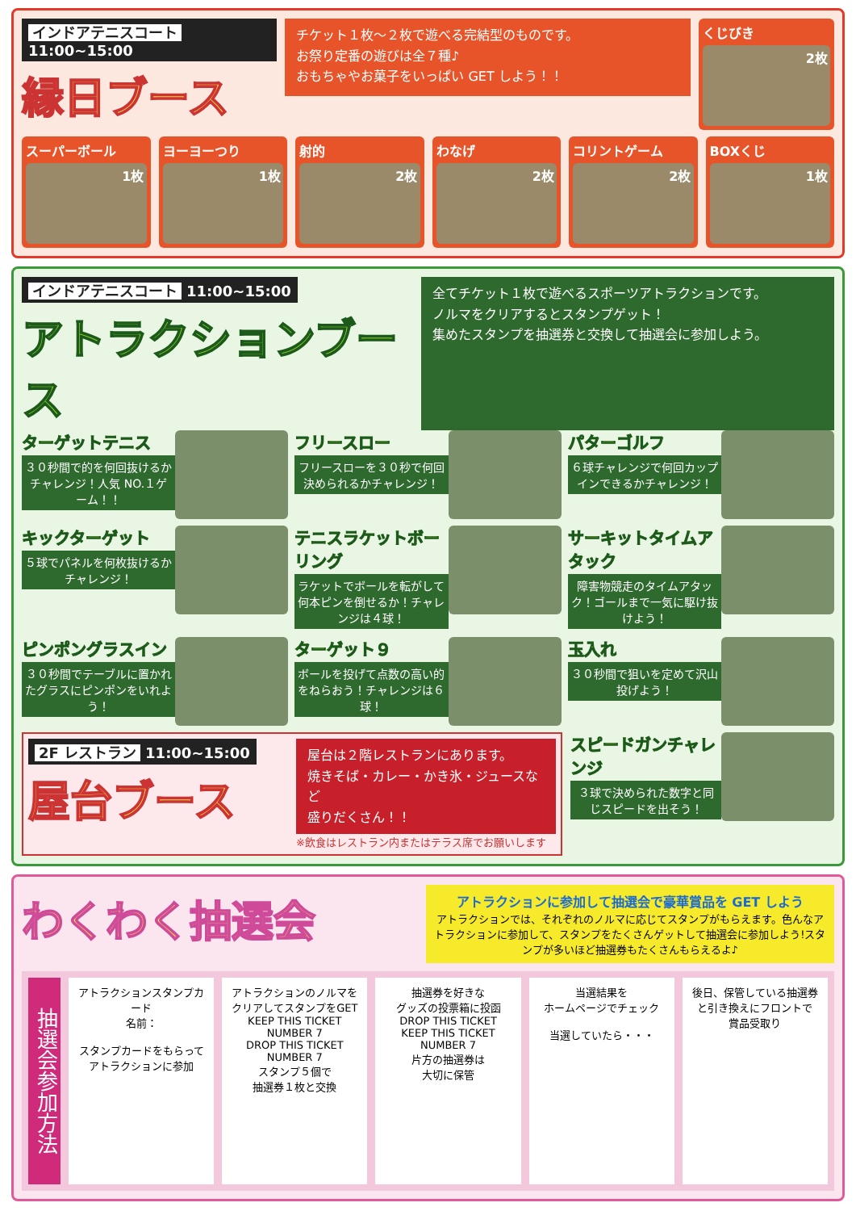インドアテニスコート 11:00~15:00
縁日ブース
チケット１枚～２枚で遊べる完結型のものです。
お祭り定番の遊びは全７種♪
おもちゃやお菓子をいっぱい GET しよう！！
くじびき
2枚
スーパーボール
1枚
ヨーヨーつり
1枚
射的
2枚
わなげ
2枚
コリントゲーム
2枚
BOXくじ
1枚
インドアテニスコート 11:00~15:00
アトラクションブース
全てチケット１枚で遊べるスポーツアトラクションです。
ノルマをクリアするとスタンプゲット！
集めたスタンプを抽選券と交換して抽選会に参加しよう。
ターゲットテニス
３０秒間で的を何回抜けるかチャレンジ！人気 NO.１ゲーム！！
フリースロー
フリースローを３０秒で何回決められるかチャレンジ！
パターゴルフ
６球チャレンジで何回カップインできるかチャレンジ！
キックターゲット
５球でパネルを何枚抜けるかチャレンジ！
テニスラケットボーリング
ラケットでボールを転がして何本ピンを倒せるか！チャレンジは４球！
サーキットタイムアタック
障害物競走のタイムアタック！ゴールまで一気に駆け抜けよう！
ピンポングラスイン
３０秒間でテーブルに置かれたグラスにピンポンをいれよう！
ターゲット９
ボールを投げて点数の高い的をねらおう！チャレンジは６球！
玉入れ
３０秒間で狙いを定めて沢山投げよう！
2F レストラン 11:00~15:00
屋台ブース
屋台は２階レストランにあります。
焼きそば・カレー・かき氷・ジュースなど
盛りだくさん！！
※飲食はレストラン内またはテラス席でお願いします
スピードガンチャレンジ
３球で決められた数字と同じスピードを出そう！
わくわく抽選会
アトラクションに参加して抽選会で豪華賞品を GET しよう
アトラクションでは、それぞれのノルマに応じてスタンプがもらえます。色んなアトラクションに参加して、スタンプをたくさんゲットして抽選会に参加しよう!スタンプが多いほど抽選券もたくさんもらえるよ♪
抽選会参加方法
アトラクションスタンプカード
名前：
スタンプカードをもらって
アトラクションに参加
アトラクションのノルマを
クリアしてスタンプをGET
KEEP THIS TICKET NUMBER 7
DROP THIS TICKET NUMBER 7
スタンプ５個で
抽選券１枚と交換
抽選券を好きな
グッズの投票箱に投函
DROP THIS TICKET
KEEP THIS TICKET NUMBER 7
片方の抽選券は
大切に保管
当選結果を
ホームページでチェック
当選していたら・・・
後日、保管している抽選券
と引き換えにフロントで
賞品受取り